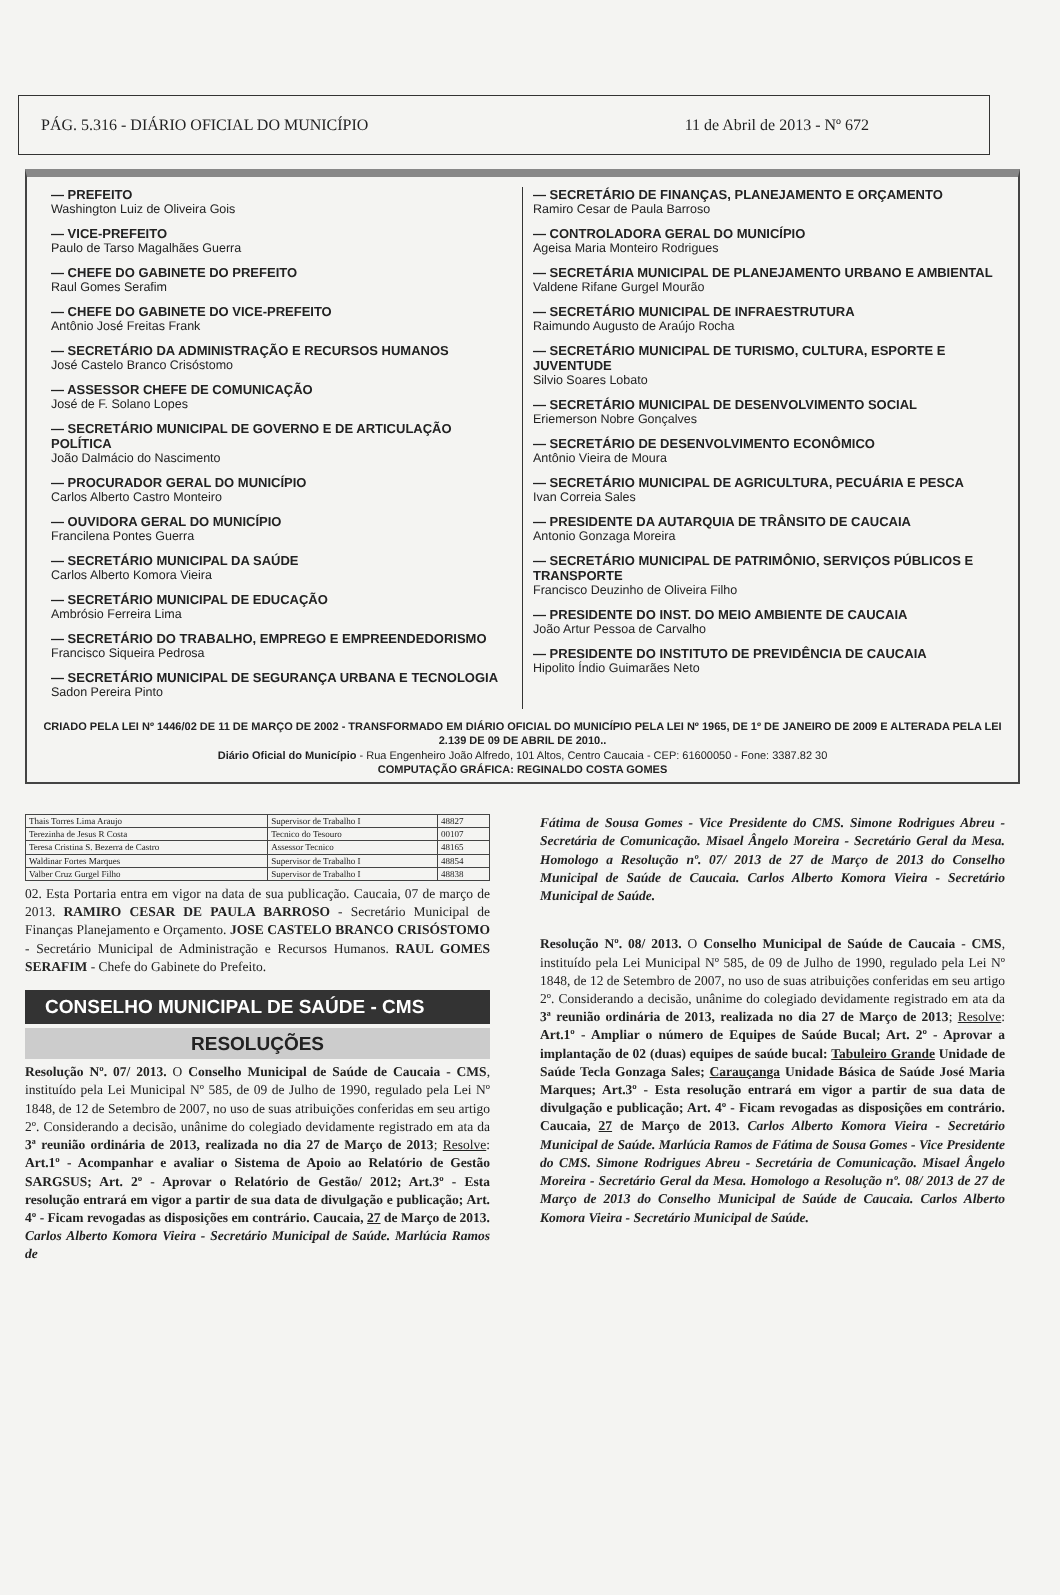PÁG. 5.316 - DIÁRIO OFICIAL DO MUNICÍPIO 11 de Abril de 2013 - Nº 672
— PREFEITO
Washington Luiz de Oliveira Gois
— VICE-PREFEITO
Paulo de Tarso Magalhães Guerra
— CHEFE DO GABINETE DO PREFEITO
Raul Gomes Serafim
— CHEFE DO GABINETE DO VICE-PREFEITO
Antônio José Freitas Frank
— SECRETÁRIO DA ADMINISTRAÇÃO E RECURSOS HUMANOS
José Castelo Branco Crisóstomo
— ASSESSOR CHEFE DE COMUNICAÇÃO
José de F. Solano Lopes
— SECRETÁRIO MUNICIPAL DE GOVERNO E DE ARTICULAÇÃO POLÍTICA
João Dalmácio do Nascimento
— PROCURADOR GERAL DO MUNICÍPIO
Carlos Alberto Castro Monteiro
— OUVIDORA GERAL DO MUNICÍPIO
Francilena Pontes Guerra
— SECRETÁRIO MUNICIPAL DA SAÚDE
Carlos Alberto Komora Vieira
— SECRETÁRIO MUNICIPAL DE EDUCAÇÃO
Ambrósio Ferreira Lima
— SECRETÁRIO DO TRABALHO, EMPREGO E EMPREENDEDORISMO
Francisco Siqueira Pedrosa
— SECRETÁRIO MUNICIPAL DE SEGURANÇA URBANA E TECNOLOGIA
Sadon Pereira Pinto
— SECRETÁRIO DE FINANÇAS, PLANEJAMENTO E ORÇAMENTO
Ramiro Cesar de Paula Barroso
— CONTROLADORA GERAL DO MUNICÍPIO
Ageisa Maria Monteiro Rodrigues
— SECRETÁRIA MUNICIPAL DE PLANEJAMENTO URBANO E AMBIENTAL
Valdene Rifane Gurgel Mourão
— SECRETÁRIO MUNICIPAL DE INFRAESTRUTURA
Raimundo Augusto de Araújo Rocha
— SECRETÁRIO MUNICIPAL DE TURISMO, CULTURA, ESPORTE E JUVENTUDE
Silvio Soares Lobato
— SECRETÁRIO MUNICIPAL DE DESENVOLVIMENTO SOCIAL
Eriemerson Nobre Gonçalves
— SECRETÁRIO DE DESENVOLVIMENTO ECONÔMICO
Antônio Vieira de Moura
— SECRETÁRIO MUNICIPAL DE AGRICULTURA, PECUÁRIA E PESCA
Ivan Correia Sales
— PRESIDENTE DA AUTARQUIA DE TRÂNSITO DE CAUCAIA
Antonio Gonzaga Moreira
— SECRETÁRIO MUNICIPAL DE PATRIMÔNIO, SERVIÇOS PÚBLICOS E TRANSPORTE
Francisco Deuzinho de Oliveira Filho
— PRESIDENTE DO INST. DO MEIO AMBIENTE DE CAUCAIA
João Artur Pessoa de Carvalho
— PRESIDENTE DO INSTITUTO DE PREVIDÊNCIA DE CAUCAIA
Hipolito Índio Guimarães Neto
CRIADO PELA LEI Nº 1446/02 DE 11 DE MARÇO DE 2002 - TRANSFORMADO EM DIÁRIO OFICIAL DO MUNICÍPIO PELA LEI Nº 1965, DE 1º DE JANEIRO DE 2009 E ALTERADA PELA LEI 2.139 DE 09 DE ABRIL DE 2010..
Diário Oficial do Município - Rua Engenheiro João Alfredo, 101 Altos, Centro Caucaia - CEP: 61600050 - Fone: 3387.82 30
COMPUTAÇÃO GRÁFICA: REGINALDO COSTA GOMES
| Thais Torres Lima Araujo | Supervisor de Trabalho I | 48827 |
| Terezinha de Jesus R Costa | Tecnico do Tesouro | 00107 |
| Teresa Cristina S. Bezerra de Castro | Assessor Tecnico | 48165 |
| Waldinar Fortes Marques | Supervisor de Trabalho I | 48854 |
| Valber Cruz Gurgel Filho | Supervisor de Trabalho I | 48838 |
02. Esta Portaria entra em vigor na data de sua publicação. Caucaia, 07 de março de 2013. RAMIRO CESAR DE PAULA BARROSO - Secretário Municipal de Finanças Planejamento e Orçamento. JOSE CASTELO BRANCO CRISÓSTOMO - Secretário Municipal de Administração e Recursos Humanos. RAUL GOMES SERAFIM - Chefe do Gabinete do Prefeito.
CONSELHO MUNICIPAL DE SAÚDE - CMS
RESOLUÇÕES
Resolução Nº. 07/ 2013. O Conselho Municipal de Saúde de Caucaia - CMS, instituído pela Lei Municipal Nº 585, de 09 de Julho de 1990, regulado pela Lei Nº 1848, de 12 de Setembro de 2007, no uso de suas atribuições conferidas em seu artigo 2º. Considerando a decisão, unânime do colegiado devidamente registrado em ata da 3ª reunião ordinária de 2013, realizada no dia 27 de Março de 2013; Resolve: Art.1º - Acompanhar e avaliar o Sistema de Apoio ao Relatório de Gestão SARGSUS; Art. 2º - Aprovar o Relatório de Gestão/ 2012; Art.3º - Esta resolução entrará em vigor a partir de sua data de divulgação e publicação; Art. 4º - Ficam revogadas as disposições em contrário. Caucaia, 27 de Março de 2013. Carlos Alberto Komora Vieira - Secretário Municipal de Saúde. Marlúcia Ramos de
Fátima de Sousa Gomes - Vice Presidente do CMS. Simone Rodrigues Abreu - Secretária de Comunicação. Misael Ângelo Moreira - Secretário Geral da Mesa. Homologo a Resolução nº. 07/ 2013 de 27 de Março de 2013 do Conselho Municipal de Saúde de Caucaia. Carlos Alberto Komora Vieira - Secretário Municipal de Saúde.
Resolução Nº. 08/ 2013. O Conselho Municipal de Saúde de Caucaia - CMS, instituído pela Lei Municipal Nº 585, de 09 de Julho de 1990, regulado pela Lei Nº 1848, de 12 de Setembro de 2007, no uso de suas atribuições conferidas em seu artigo 2º. Considerando a decisão, unânime do colegiado devidamente registrado em ata da 3ª reunião ordinária de 2013, realizada no dia 27 de Março de 2013; Resolve: Art.1º - Ampliar o número de Equipes de Saúde Bucal; Art. 2º - Aprovar a implantação de 02 (duas) equipes de saúde bucal: Tabuleiro Grande Unidade de Saúde Tecla Gonzaga Sales; Carauçanga Unidade Básica de Saúde José Maria Marques; Art.3º - Esta resolução entrará em vigor a partir de sua data de divulgação e publicação; Art. 4º - Ficam revogadas as disposições em contrário. Caucaia, 27 de Março de 2013. Carlos Alberto Komora Vieira - Secretário Municipal de Saúde. Marlúcia Ramos de Fátima de Sousa Gomes - Vice Presidente do CMS. Simone Rodrigues Abreu - Secretária de Comunicação. Misael Ângelo Moreira - Secretário Geral da Mesa. Homologo a Resolução nº. 08/ 2013 de 27 de Março de 2013 do Conselho Municipal de Saúde de Caucaia. Carlos Alberto Komora Vieira - Secretário Municipal de Saúde.